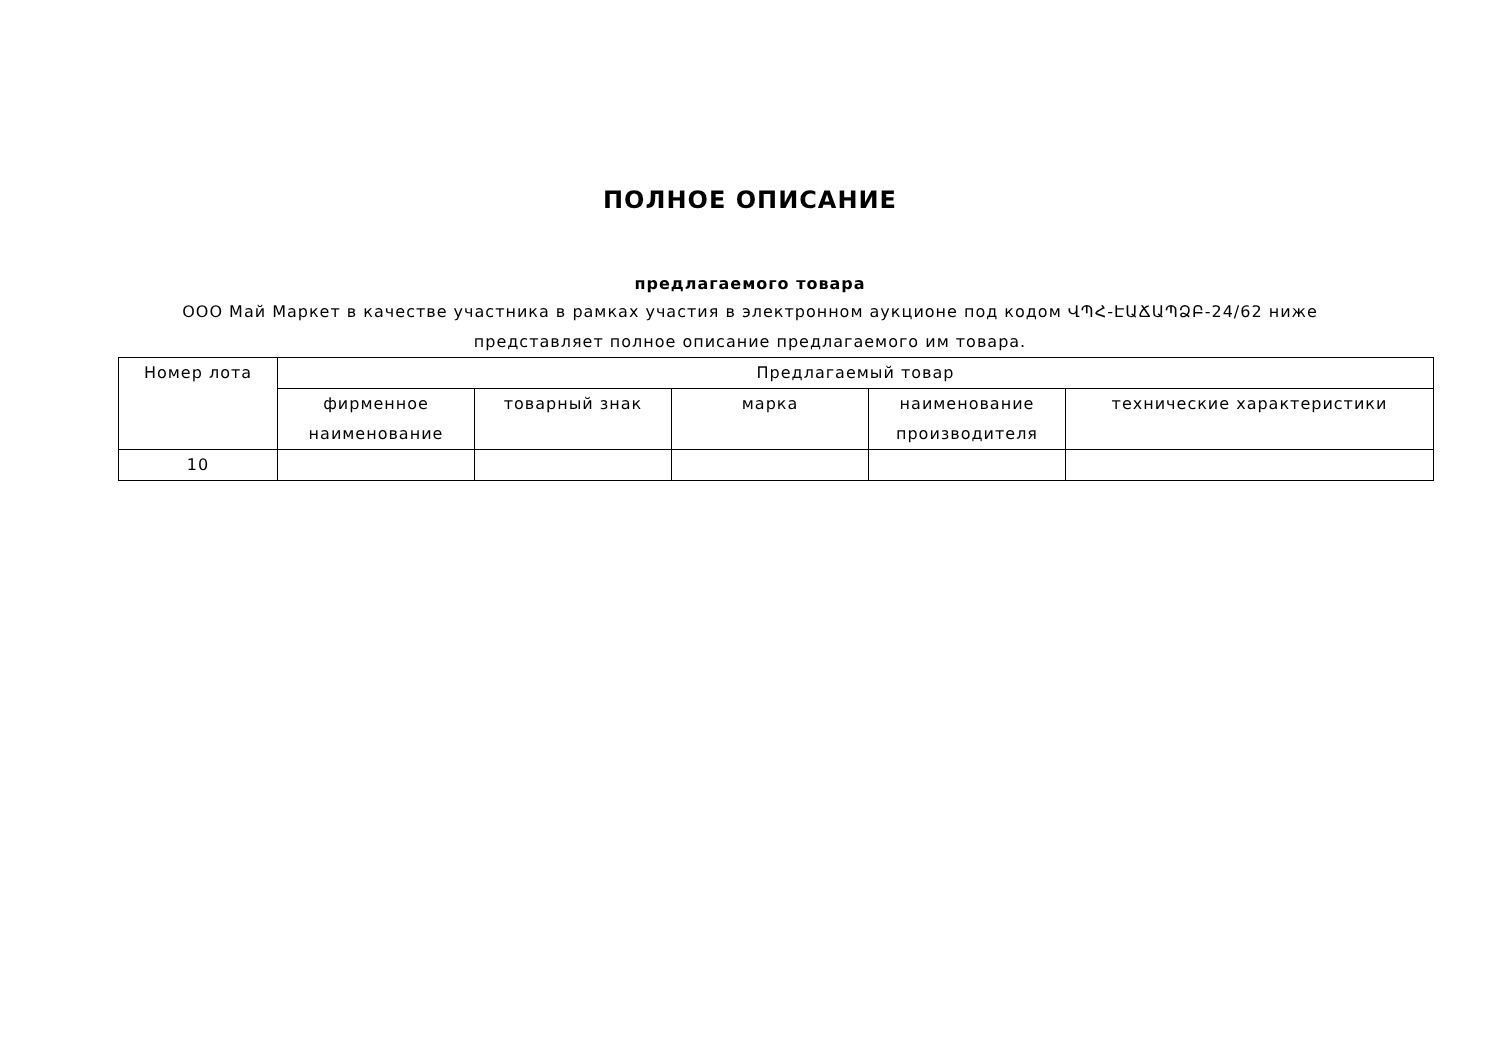ПОЛНОЕ ОПИСАНИЕ
предлагаемого товара
ООО Май Маркет в качестве участника в рамках участия в электронном аукционе под кодом ՎՊՀ-ԷԱՃԱՊՁԲ-24/62 ниже представляет полное описание предлагаемого им товара.
| Номер лота | Предлагаемый товар | | | | |
| --- | --- | --- | --- | --- | --- |
| | фирменное наименование | товарный знак | марка | наименование производителя | технические характеристики |
| 10 | | | | | |